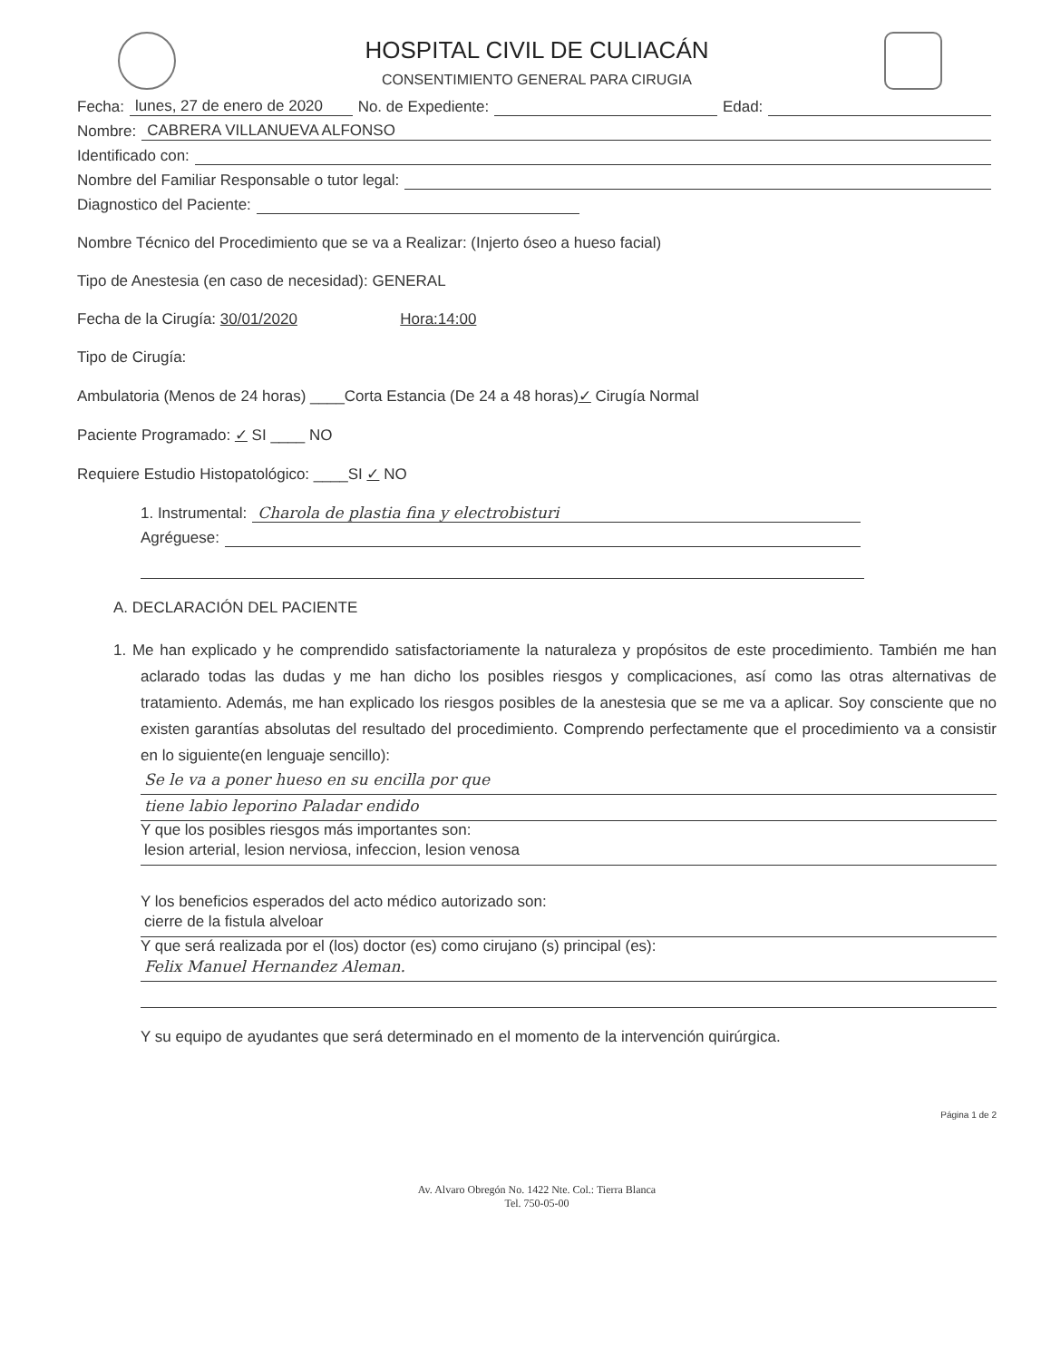HOSPITAL CIVIL DE CULIACÁN
CONSENTIMIENTO GENERAL PARA CIRUGIA
Fecha: lunes, 27 de enero de 2020 No. de Expediente: Edad:
Nombre: CABRERA VILLANUEVA ALFONSO
Identificado con:
Nombre del Familiar Responsable o tutor legal:
Diagnostico del Paciente:
Nombre Técnico del Procedimiento que se va a Realizar: (Injerto óseo a hueso facial)
Tipo de Anestesia (en caso de necesidad): GENERAL
Fecha de la Cirugía: 30/01/2020 Hora:14:00
Tipo de Cirugía:
Ambulatoria (Menos de 24 horas) ____Corta Estancia (De 24 a 48 horas)✓ Cirugía Normal
Paciente Programado: ✓ SI ____ NO
Requiere Estudio Histopatológico: ____SI ✓ NO
1. Instrumental: Charola de plastia fina y electrobisturi
Agréguese:
A. DECLARACIÓN DEL PACIENTE
1. Me han explicado y he comprendido satisfactoriamente la naturaleza y propósitos de este procedimiento. También me han aclarado todas las dudas y me han dicho los posibles riesgos y complicaciones, así como las otras alternativas de tratamiento. Además, me han explicado los riesgos posibles de la anestesia que se me va a aplicar. Soy consciente que no existen garantías absolutas del resultado del procedimiento. Comprendo perfectamente que el procedimiento va a consistir en lo siguiente(en lenguaje sencillo):
Se le va a poner hueso en su encilla por que
tiene labio leporino Paladar endido
Y que los posibles riesgos más importantes son:
lesion arterial, lesion nerviosa, infeccion, lesion venosa
Y los beneficios esperados del acto médico autorizado son:
cierre de la fistula alveloar
Y que será realizada por el (los) doctor (es) como cirujano (s) principal (es):
Felix Manuel Hernandez Aleman.
Y su equipo de ayudantes que será determinado en el momento de la intervención quirúrgica.
Página 1 de 2
Av. Alvaro Obregón No. 1422 Nte. Col.: Tierra Blanca
Tel. 750-05-00